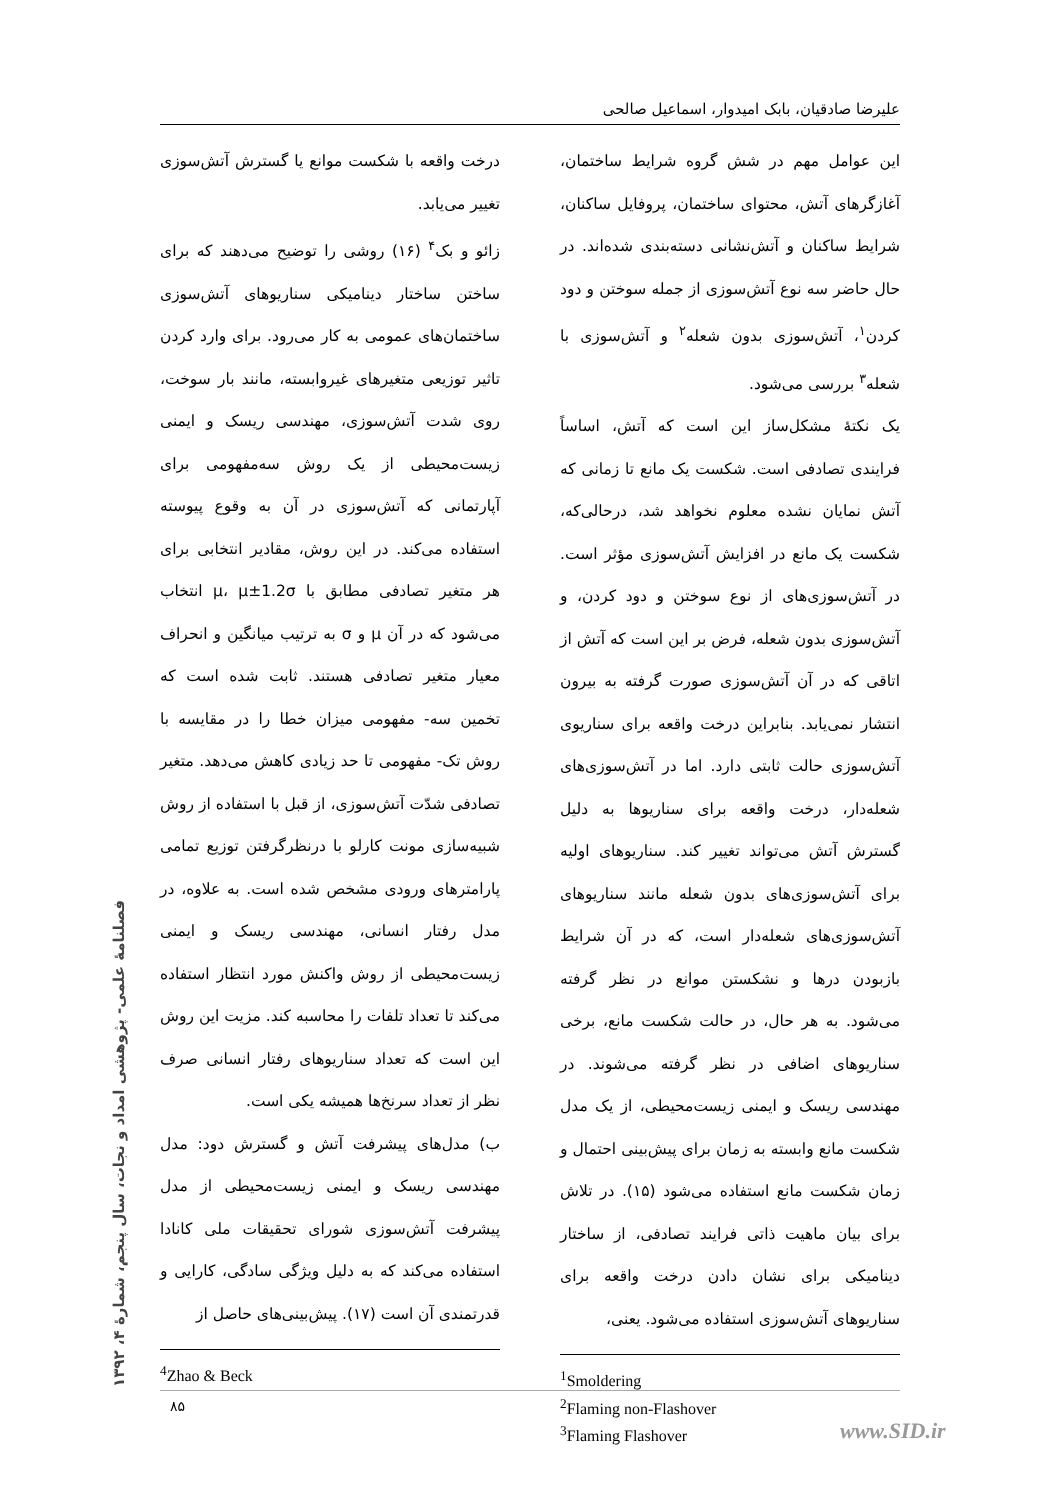علیرضا صادقیان، بابک امیدوار، اسماعیل صالحی
این عوامل مهم در شش گروه شرایط ساختمان، آغازگرهای آتش، محتوای ساختمان، پروفایل ساکنان، شرایط ساکنان و آتش‌نشانی دسته‌بندی شده‌اند. در حال حاضر سه نوع آتش‌سوزی از جمله سوختن و دود کردن<sup>۱</sup>، آتش‌سوزی بدون شعله<sup>۲</sup> و آتش‌سوزی با شعله<sup>۳</sup> بررسی می‌شود.
یک نکتهٔ مشکل‌ساز این است که آتش، اساساً فرایندی تصادفی است. شکست یک مانع تا زمانی که آتش نمایان نشده معلوم نخواهد شد، درحالی‌که، شکست یک مانع در افزایش آتش‌سوزی مؤثر است. در آتش‌سوزی‌های از نوع سوختن و دود کردن، و آتش‌سوزی بدون شعله، فرض بر این است که آتش از اتاقی که در آن آتش‌سوزی صورت گرفته به بیرون انتشار نمی‌یابد. بنابراین درخت واقعه برای سناریوی آتش‌سوزی حالت ثابتی دارد. اما در آتش‌سوزی‌های شعله‌دار، درخت واقعه برای سناریوها به دلیل گسترش آتش می‌تواند تغییر کند. سناریوهای اولیه برای آتش‌سوزی‌های بدون شعله مانند سناریوهای آتش‌سوزی‌های شعله‌دار است، که در آن شرایط بازبودن درها و نشکستن موانع در نظر گرفته می‌شود. به هر حال، در حالت شکست مانع، برخی سناریوهای اضافی در نظر گرفته می‌شوند. در مهندسی ریسک و ایمنی زیست‌محیطی، از یک مدل شکست مانع وابسته به زمان برای پیش‌بینی احتمال و زمان شکست مانع استفاده می‌شود (۱۵). در تلاش برای بیان ماهیت ذاتی فرایند تصادفی، از ساختار دینامیکی برای نشان دادن درخت واقعه برای سناریوهای آتش‌سوزی استفاده می‌شود. یعنی،
<sup>1</sup> Smoldering
<sup>2</sup> Flaming non-Flashover
<sup>3</sup> Flaming Flashover
درخت واقعه با شکست موانع یا گسترش آتش‌سوزی تغییر می‌یابد.
زائو و بک<sup>۴</sup> (۱۶) روشی را توضیح می‌دهند که برای ساختن ساختار دینامیکی سناریوهای آتش‌سوزی ساختمان‌های عمومی به کار می‌رود. برای وارد کردن تاثیر توزیعی متغیرهای غیروابسته، مانند بار سوخت، روی شدت آتش‌سوزی، مهندسی ریسک و ایمنی زیست‌محیطی از یک روش سه‌مفهومی برای آپارتمانی که آتش‌سوزی در آن به وقوع پیوسته استفاده می‌کند. در این روش، مقادیر انتخابی برای هر متغیر تصادفی مطابق با μ، μ±1.2σ انتخاب می‌شود که در آن μ و σ به ترتیب میانگین و انحراف معیار متغیر تصادفی هستند. ثابت شده است که تخمین سه- مفهومی میزان خطا را در مقایسه با روش تک- مفهومی تا حد زیادی کاهش می‌دهد. متغیر تصادفی شدّت آتش‌سوزی، از قبل با استفاده از روش شبیه‌سازی مونت کارلو با درنظرگرفتن توزیع تمامی پارامترهای ورودی مشخص شده است. به علاوه، در مدل رفتار انسانی، مهندسی ریسک و ایمنی زیست‌محیطی از روش واکنش مورد انتظار استفاده می‌کند تا تعداد تلفات را محاسبه کند. مزیت این روش این است که تعداد سناریوهای رفتار انسانی صرف نظر از تعداد سرنخ‌ها همیشه یکی است.
ب) مدل‌های پیشرفت آتش و گسترش دود: مدل مهندسی ریسک و ایمنی زیست‌محیطی از مدل پیشرفت آتش‌سوزی شورای تحقیقات ملی کانادا استفاده می‌کند که به دلیل ویژگی سادگی، کارایی و قدرتمندی آن است (۱۷). پیش‌بینی‌های حاصل از
<sup>4</sup> Zhao & Beck
۸۵
فصلنامهٔ علمی- پژوهشی امداد و نجات، سال پنجم، شمارهٔ ۴، ۱۳۹۲
www.SID.ir